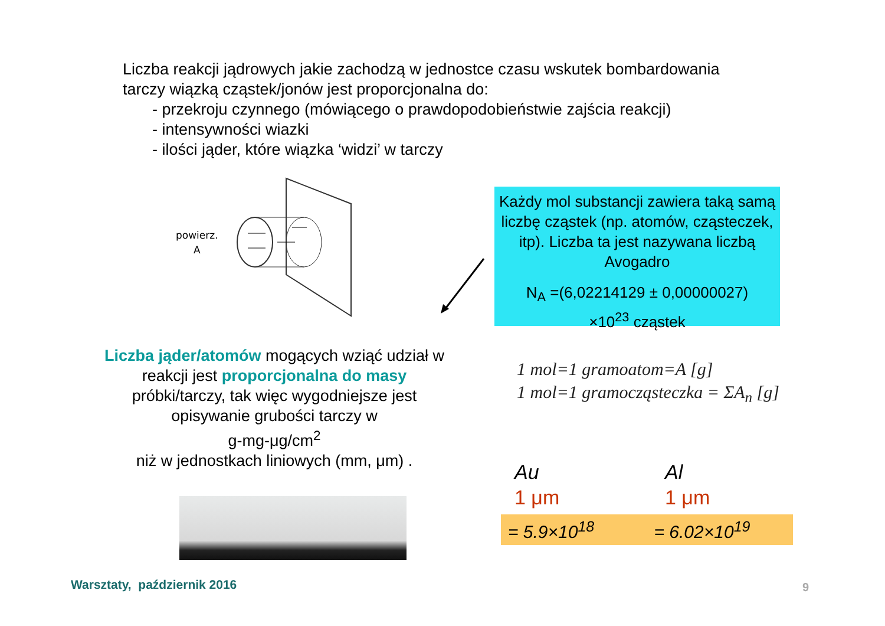Liczba reakcji jądrowych jakie zachodzą w jednostce czasu wskutek bombardowania
tarczy wiązką cząstek/jonów jest proporcjonalna do:
- przekroju czynnego (mówiącego o prawdopodobieństwie zajścia reakcji)
- intensywności wiazki
- ilości jąder, które wiązka ‘widzi’ w tarczy
powierz.
A
Każdy mol substancji zawiera taką samą liczbę cząstek (np. atomów, cząsteczek, itp). Liczba ta jest nazywana liczbą Avogadro
N<sub>A</sub> =(6,02214129 ± 0,00000027)
×10<sup>23</sup> cząstek
Liczba jąder/atomów mogących wziąć udział w reakcji jest proporcjonalna do masy próbki/tarczy, tak więc wygodniejsze jest opisywanie grubości tarczy w
g-mg-μg/cm<sup>2</sup>
niż w jednostkach liniowych (mm, μm) .
1 mol=1 gramoatom=A [g]
1 mol=1 gramocząsteczka = ΣA<sub>n</sub> [g]
Au
1 μm
Al
1 μm
= 5.9×10<sup>18</sup> = 6.02×10<sup>19</sup>
Warsztaty, październik 2016 9